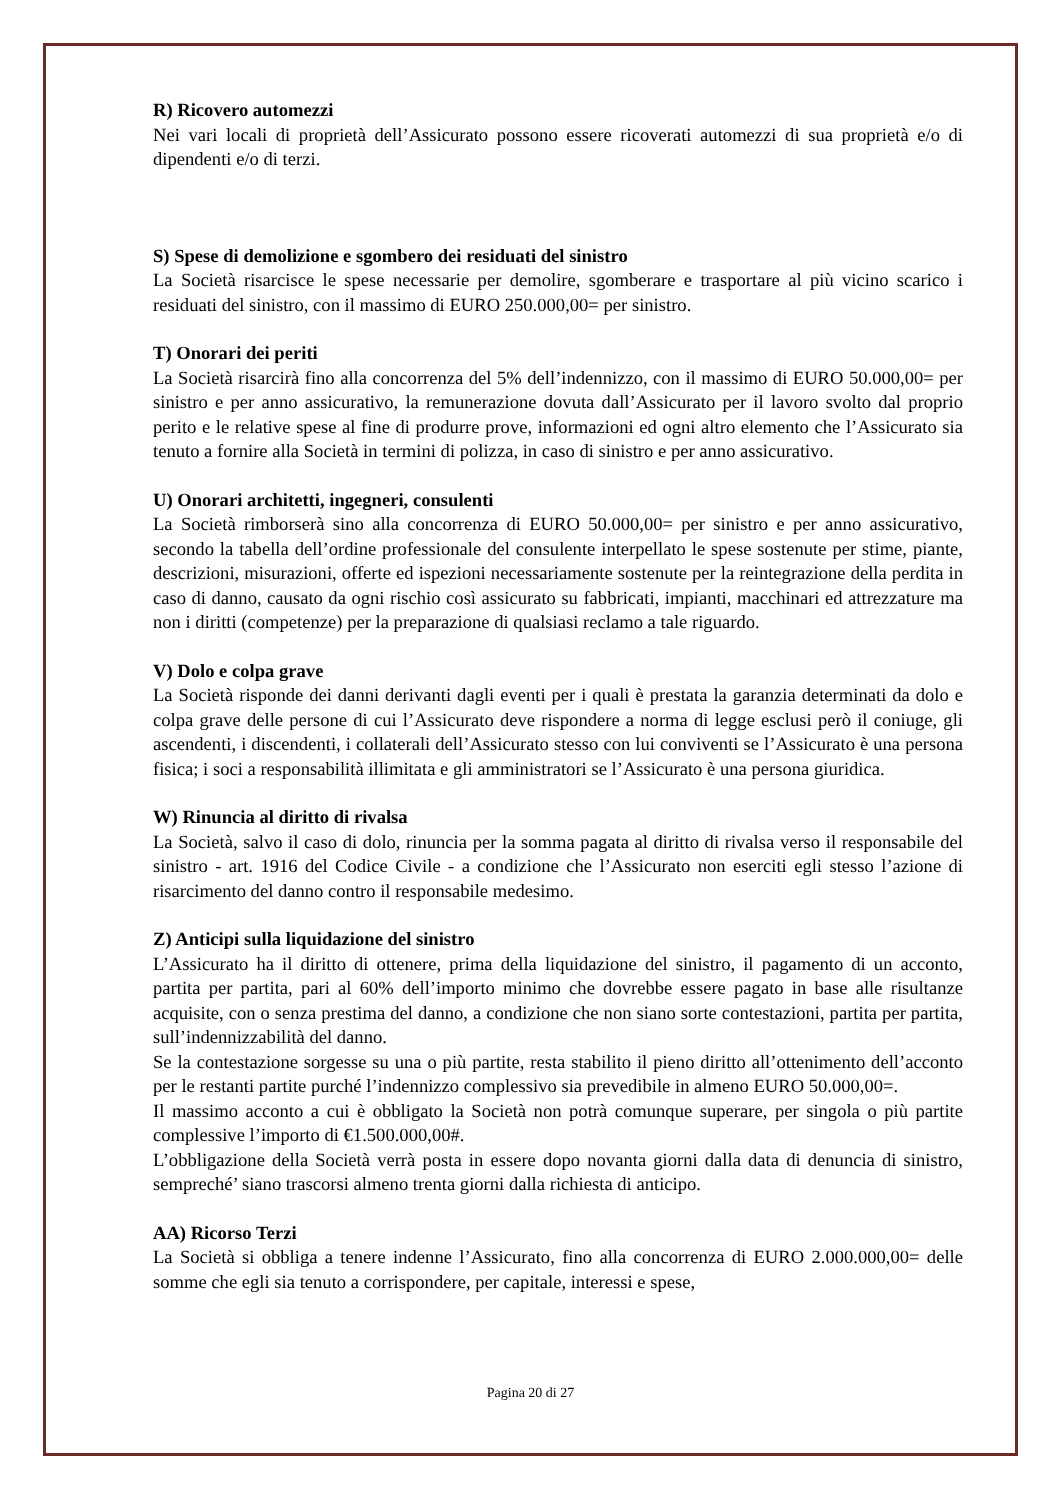R) Ricovero automezzi
Nei vari locali di proprietà dell’Assicurato possono essere ricoverati automezzi di sua proprietà e/o di dipendenti e/o di terzi.
S) Spese di demolizione e sgombero dei residuati del sinistro
La Società risarcisce le spese necessarie per demolire, sgomberare e trasportare al più vicino scarico i residuati del sinistro, con il massimo di EURO 250.000,00= per sinistro.
T) Onorari dei periti
La Società risarcirà fino alla concorrenza del 5% dell’indennizzo, con il massimo di EURO 50.000,00= per sinistro e per anno assicurativo, la remunerazione dovuta dall’Assicurato per il lavoro svolto dal proprio perito e le relative spese al fine di produrre prove, informazioni ed ogni altro elemento che l’Assicurato sia tenuto a fornire alla Società in termini di polizza, in caso di sinistro e per anno assicurativo.
U) Onorari architetti, ingegneri, consulenti
La Società rimborserà sino alla concorrenza di EURO 50.000,00= per sinistro e per anno assicurativo, secondo la tabella dell’ordine professionale del consulente interpellato le spese sostenute per stime, piante, descrizioni, misurazioni, offerte ed ispezioni necessariamente sostenute per la reintegrazione della perdita in caso di danno, causato da ogni rischio così assicurato su fabbricati, impianti, macchinari ed attrezzature ma non i diritti (competenze) per la preparazione di qualsiasi reclamo a tale riguardo.
V) Dolo e colpa grave
La Società risponde dei danni derivanti dagli eventi per i quali è prestata la garanzia determinati da dolo e colpa grave delle persone di cui l’Assicurato deve rispondere a norma di legge esclusi però il coniuge, gli ascendenti, i discendenti, i collaterali dell’Assicurato stesso con lui conviventi se l’Assicurato è una persona fisica; i soci a responsabilità illimitata e gli amministratori se l’Assicurato è una persona giuridica.
W) Rinuncia al diritto di rivalsa
La Società, salvo il caso di dolo, rinuncia per la somma pagata al diritto di rivalsa verso il responsabile del sinistro - art. 1916 del Codice Civile - a condizione che l’Assicurato non eserciti egli stesso l’azione di risarcimento del danno contro il responsabile medesimo.
Z) Anticipi sulla liquidazione del sinistro
L’Assicurato ha il diritto di ottenere, prima della liquidazione del sinistro, il pagamento di un acconto, partita per partita, pari al 60% dell’importo minimo che dovrebbe essere pagato in base alle risultanze acquisite, con o senza prestima del danno, a condizione che non siano sorte contestazioni, partita per partita, sull’indennizzabilità del danno.
Se la contestazione sorgesse su una o più partite, resta stabilito il pieno diritto all’ottenimento dell’acconto per le restanti partite purché l’indennizzo complessivo sia prevedibile in almeno EURO 50.000,00=.
Il massimo acconto a cui è obbligato la Società non potrà comunque superare, per singola o più partite complessive l’importo di €1.500.000,00#.
L’obbligazione della Società verrà posta in essere dopo novanta giorni dalla data di denuncia di sinistro, sempreché’ siano trascorsi almeno trenta giorni dalla richiesta di anticipo.
AA) Ricorso Terzi
La Società si obbliga a tenere indenne l’Assicurato, fino alla concorrenza di EURO 2.000.000,00= delle somme che egli sia tenuto a corrispondere, per capitale, interessi e spese,
Pagina 20 di 27